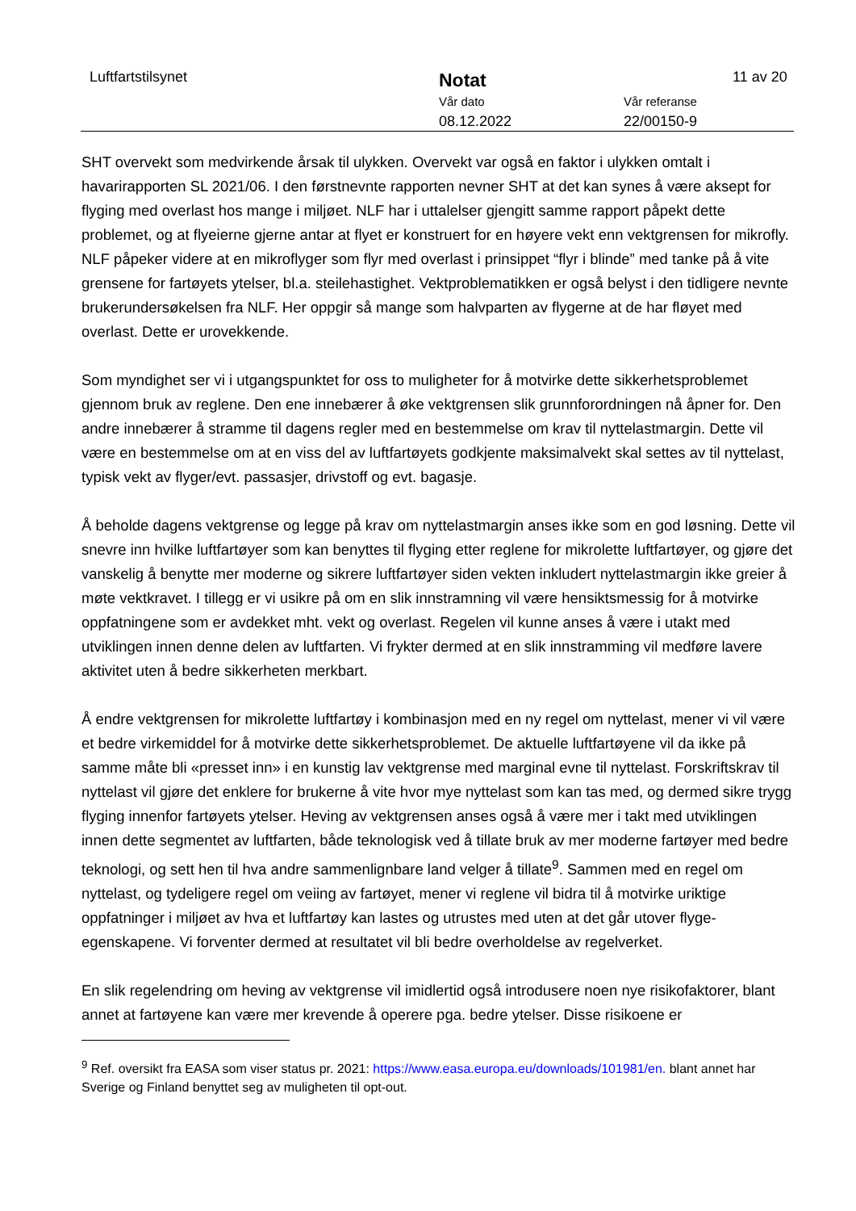Luftfartstilsynet Notat 11 av 20
Vår dato Vår referanse
08.12.2022 22/00150-9
SHT overvekt som medvirkende årsak til ulykken. Overvekt var også en faktor i ulykken omtalt i havarirapporten SL 2021/06. I den førstnevnte rapporten nevner SHT at det kan synes å være aksept for flyging med overlast hos mange i miljøet. NLF har i uttalelser gjengitt samme rapport påpekt dette problemet, og at flyeierne gjerne antar at flyet er konstruert for en høyere vekt enn vektgrensen for mikrofly. NLF påpeker videre at en mikroflyger som flyr med overlast i prinsippet “flyr i blinde” med tanke på å vite grensene for fartøyets ytelser, bl.a. steilehastighet. Vektproblematikken er også belyst i den tidligere nevnte brukerundersøkelsen fra NLF. Her oppgir så mange som halvparten av flygerne at de har fløyet med overlast. Dette er urovekkende.
Som myndighet ser vi i utgangspunktet for oss to muligheter for å motvirke dette sikkerhetsproblemet gjennom bruk av reglene. Den ene innebærer å øke vektgrensen slik grunnforordningen nå åpner for. Den andre innebærer å stramme til dagens regler med en bestemmelse om krav til nyttelastmargin. Dette vil være en bestemmelse om at en viss del av luftfartøyets godkjente maksimalvekt skal settes av til nyttelast, typisk vekt av flyger/evt. passasjer, drivstoff og evt. bagasje.
Å beholde dagens vektgrense og legge på krav om nyttelastmargin anses ikke som en god løsning. Dette vil snevre inn hvilke luftfartøyer som kan benyttes til flyging etter reglene for mikrolette luftfartøyer, og gjøre det vanskelig å benytte mer moderne og sikrere luftfartøyer siden vekten inkludert nyttelastmargin ikke greier å møte vektkravet. I tillegg er vi usikre på om en slik innstramning vil være hensiktsmessig for å motvirke oppfatningene som er avdekket mht. vekt og overlast. Regelen vil kunne anses å være i utakt med utviklingen innen denne delen av luftfarten. Vi frykter dermed at en slik innstramming vil medføre lavere aktivitet uten å bedre sikkerheten merkbart.
Å endre vektgrensen for mikrolette luftfartøy i kombinasjon med en ny regel om nyttelast, mener vi vil være et bedre virkemiddel for å motvirke dette sikkerhetsproblemet. De aktuelle luftfartøyene vil da ikke på samme måte bli «presset inn» i en kunstig lav vektgrense med marginal evne til nyttelast. Forskriftskrav til nyttelast vil gjøre det enklere for brukerne å vite hvor mye nyttelast som kan tas med, og dermed sikre trygg flyging innenfor fartøyets ytelser. Heving av vektgrensen anses også å være mer i takt med utviklingen innen dette segmentet av luftfarten, både teknologisk ved å tillate bruk av mer moderne fartøyer med bedre teknologi, og sett hen til hva andre sammenlignbare land velger å tillate<sup>9</sup>. Sammen med en regel om nyttelast, og tydeligere regel om veiing av fartøyet, mener vi reglene vil bidra til å motvirke uriktige oppfatninger i miljøet av hva et luftfartøy kan lastes og utrustes med uten at det går utover flyge-egenskapene. Vi forventer dermed at resultatet vil bli bedre overholdelse av regelverket.
En slik regelendring om heving av vektgrense vil imidlertid også introdusere noen nye risikofaktorer, blant annet at fartøyene kan være mer krevende å operere pga. bedre ytelser. Disse risikoene er
<sup>9</sup> Ref. oversikt fra EASA som viser status pr. 2021: https://www.easa.europa.eu/downloads/101981/en. blant annet har Sverige og Finland benyttet seg av muligheten til opt-out.